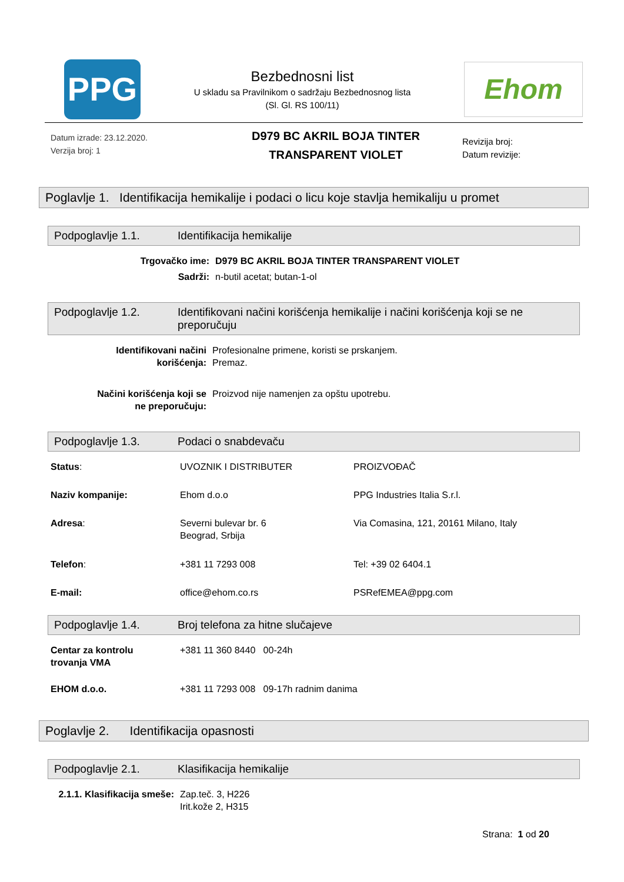PPG
Bezbednosni list
U skladu sa Pravilnikom o sadržaju Bezbednosnog lista
(Sl. Gl. RS 100/11)
Ehom
Datum izrade: 23.12.2020.
Verzija broj: 1
D979 BC AKRIL BOJA TINTER
TRANSPARENT VIOLET
Revizija broj:
Datum revizije:
Poglavlje 1. Identifikacija hemikalije i podaci o licu koje stavlja hemikaliju u promet
Podpoglavlje 1.1. Identifikacija hemikalije
| Trgovačko ime: | D979 BC AKRIL BOJA TINTER TRANSPARENT VIOLET |
| Sadrži: | n-butil acetat; butan-1-ol |
Podpoglavlje 1.2. Identifikovani načini korišćenja hemikalije i načini korišćenja koji se ne preporučuju
| Identifikovani načini korišćenja: | Profesionalne primene, koristi se prskanjem. Premaz. |
| Načini korišćenja koji se ne preporučuju: | Proizvod nije namenjen za opštu upotrebu. |
Podpoglavlje 1.3. Podaci o snabdevaču
| Status : | UVOZNIK I DISTRIBUTER | PROIZVOĐAČ |
| Naziv kompanije: | Ehom d.o.o | PPG Industries Italia S.r.l. |
| Adresa : | Severni bulevar br. 6 Beograd, Srbija | Via Comasina, 121, 20161 Milano, Italy |
| Telefon : | +381 11 7293 008 | Tel: +39 02 6404.1 |
| E-mail: | office@ehom.co.rs | PSRefEMEA@ppg.com |
Podpoglavlje 1.4. Broj telefona za hitne slučajeve
| Centar za kontrolu trovanja VMA | +381 11 360 8440 00-24h |
| EHOM d.o.o. | +381 11 7293 008 09-17h radnim danima |
Poglavlje 2. Identifikacija opasnosti
Podpoglavlje 2.1. Klasifikacija hemikalije
| 2.1.1. Klasifikacija smeše: | Zap.teč. 3, H226 Irit.kože 2, H315 |
Strana: 1 od 20